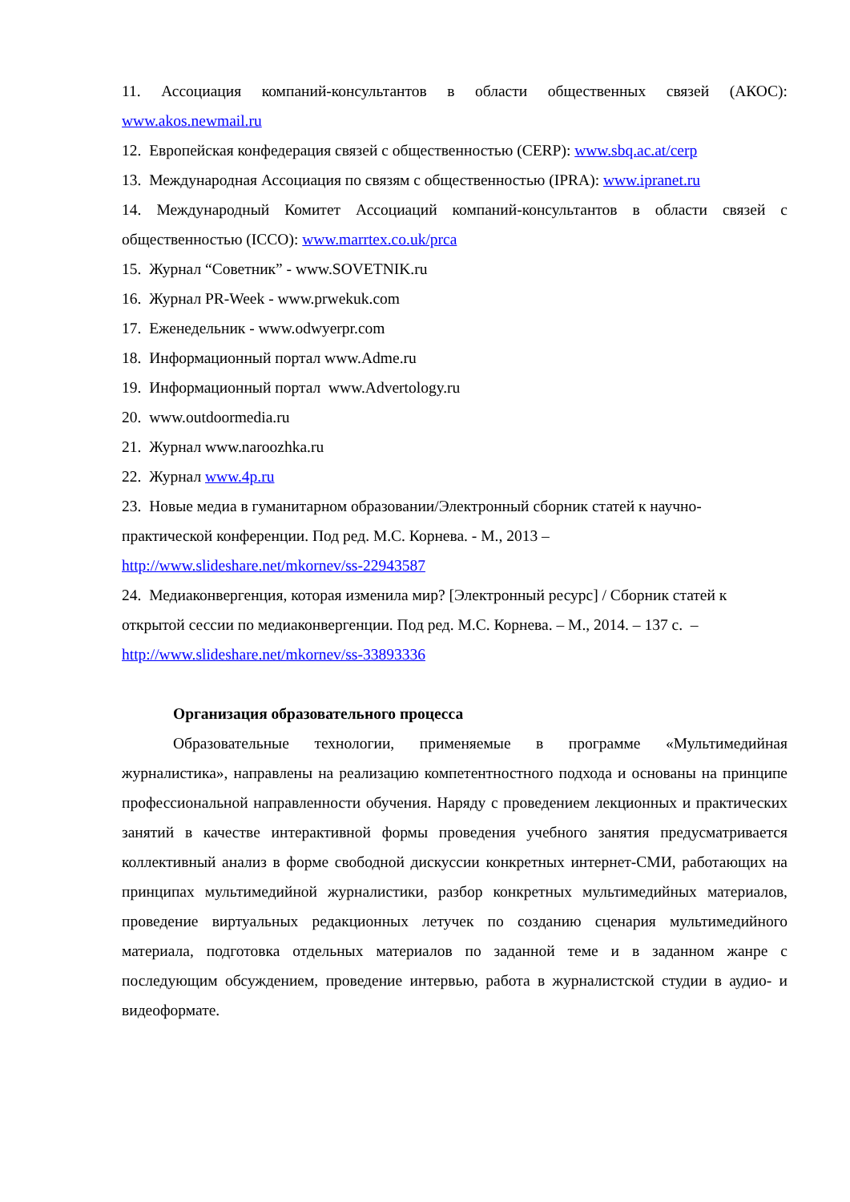11. Ассоциация компаний-консультантов в области общественных связей (АКОС): www.akos.newmail.ru
12. Европейская конфедерация связей с общественностью (CERP): www.sbq.ac.at/cerp
13. Международная Ассоциация по связям с общественностью (IPRA): www.ipranet.ru
14. Международный Комитет Ассоциаций компаний-консультантов в области связей с общественностью (ICCO): www.marrtex.co.uk/prca
15. Журнал “Советник” - www.SOVETNIK.ru
16. Журнал PR-Week - www.prwekuk.com
17. Еженедельник - www.odwyerpr.com
18. Информационный портал www.Adme.ru
19. Информационный портал www.Advertology.ru
20. www.outdoormedia.ru
21. Журнал www.naroozhka.ru
22. Журнал www.4p.ru
23. Новые медиа в гуманитарном образовании/Электронный сборник статей к научно-практической конференции. Под ред. М.С. Корнева. - М., 2013 –
http://www.slideshare.net/mkornev/ss-22943587
24. Медиаконвергенция, которая изменила мир? [Электронный ресурс] / Сборник статей к открытой сессии по медиаконвергенции. Под ред. М.С. Корнева. – М., 2014. – 137 с. –
http://www.slideshare.net/mkornev/ss-33893336
Организация образовательного процесса
Образовательные технологии, применяемые в программе «Мультимедийная журналистика», направлены на реализацию компетентностного подхода и основаны на принципе профессиональной направленности обучения. Наряду с проведением лекционных и практических занятий в качестве интерактивной формы проведения учебного занятия предусматривается коллективный анализ в форме свободной дискуссии конкретных интернет-СМИ, работающих на принципах мультимедийной журналистики, разбор конкретных мультимедийных материалов, проведение виртуальных редакционных летучек по созданию сценария мультимедийного материала, подготовка отдельных материалов по заданной теме и в заданном жанре с последующим обсуждением, проведение интервью, работа в журналистской студии в аудио- и видеоформате.